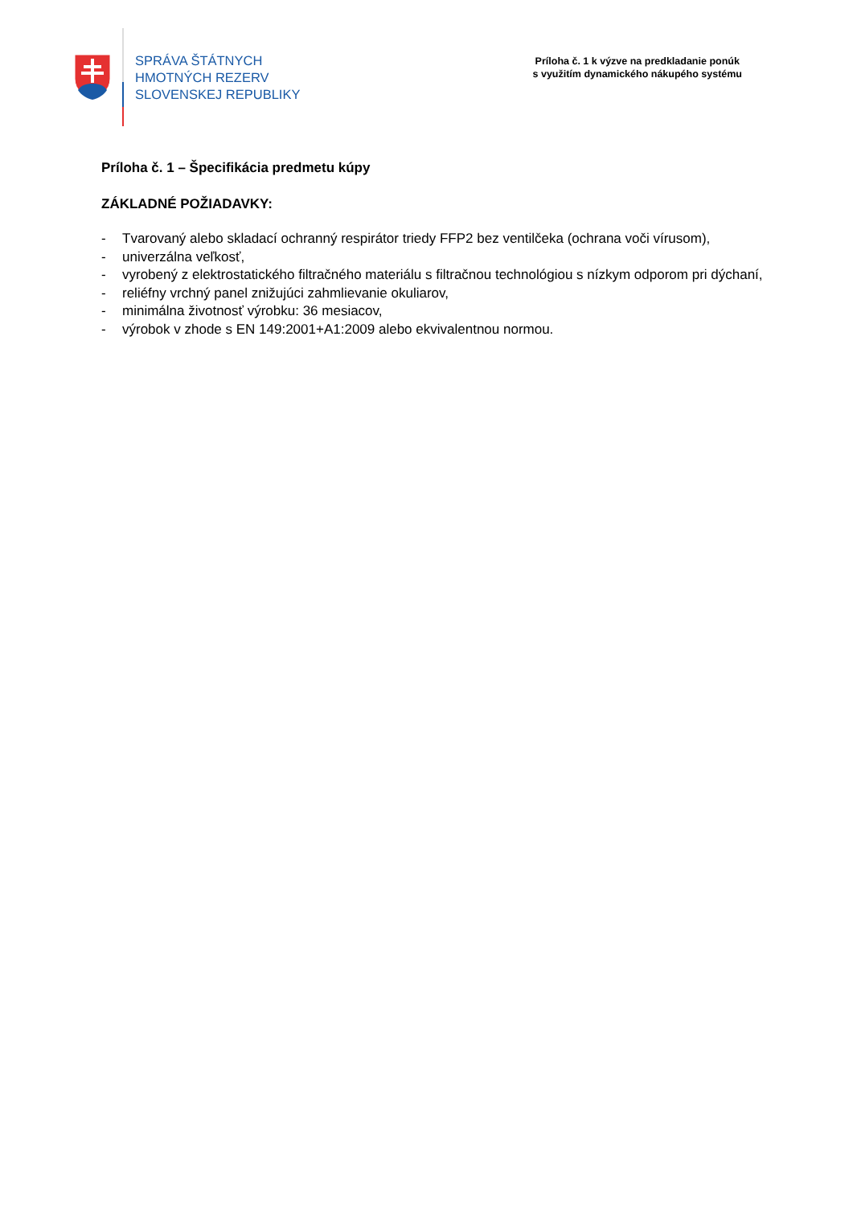SPRÁVA ŠTÁTNYCH
HMOTNÝCH REZERV
SLOVENSKEJ REPUBLIKY
Príloha č. 1 k výzve na predkladanie ponúk
s využitím dynamického nákupého systému
Príloha č. 1 – Špecifikácia predmetu kúpy
ZÁKLADNÉ POŽIADAVKY:
- Tvarovaný alebo skladací ochranný respirátor triedy FFP2 bez ventilčeka (ochrana voči vírusom),
- univerzálna veľkosť,
- vyrobený z elektrostatického filtračného materiálu s filtračnou technológiou s nízkym odporom pri dýchaní,
- reliéfny vrchný panel znižujúci zahmlievanie okuliarov,
- minimálna životnosť výrobku: 36 mesiacov,
- výrobok v zhode s EN 149:2001+A1:2009 alebo ekvivalentnou normou.